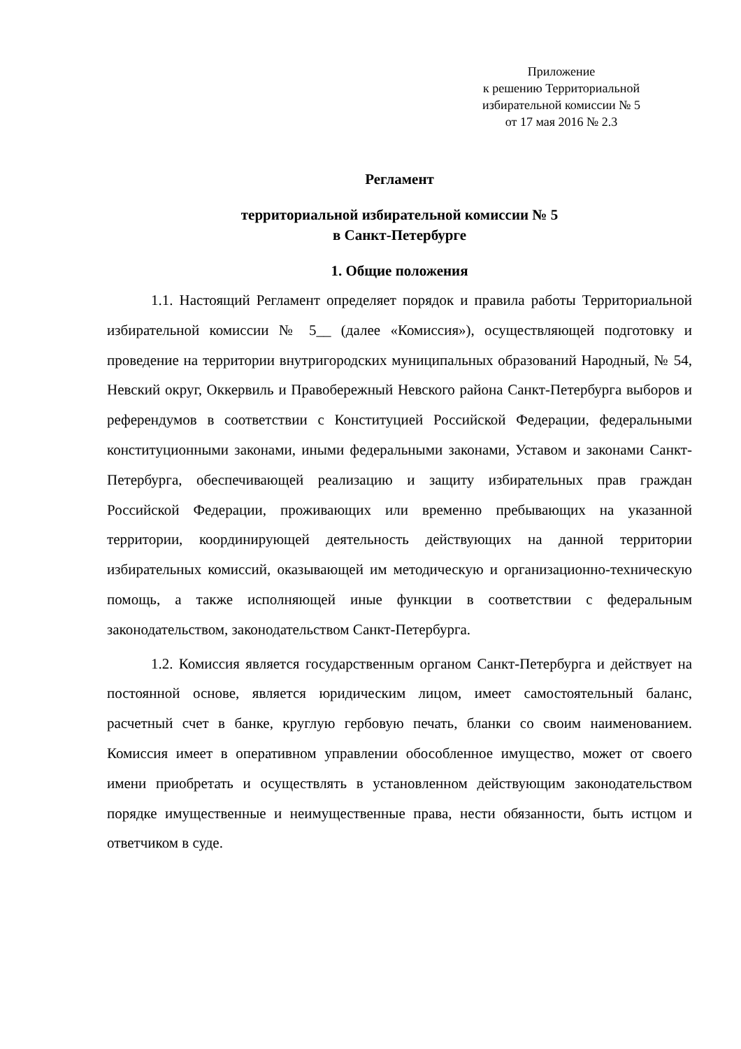Приложение
к решению Территориальной
избирательной комиссии № 5
от 17 мая 2016 № 2.3
Регламент
территориальной избирательной комиссии № 5
в Санкт-Петербурге
1. Общие положения
1.1. Настоящий Регламент определяет порядок и правила работы Территориальной избирательной комиссии № 5__ (далее «Комиссия»), осуществляющей подготовку и проведение на территории внутригородских муниципальных образований Народный, № 54, Невский округ, Оккервиль и Правобережный Невского района Санкт-Петербурга выборов и референдумов в соответствии с Конституцией Российской Федерации, федеральными конституционными законами, иными федеральными законами, Уставом и законами Санкт-Петербурга, обеспечивающей реализацию и защиту избирательных прав граждан Российской Федерации, проживающих или временно пребывающих на указанной территории, координирующей деятельность действующих на данной территории избирательных комиссий, оказывающей им методическую и организационно-техническую помощь, а также исполняющей иные функции в соответствии с федеральным законодательством, законодательством Санкт-Петербурга.
1.2. Комиссия является государственным органом Санкт-Петербурга и действует на постоянной основе, является юридическим лицом, имеет самостоятельный баланс, расчетный счет в банке, круглую гербовую печать, бланки со своим наименованием. Комиссия имеет в оперативном управлении обособленное имущество, может от своего имени приобретать и осуществлять в установленном действующим законодательством порядке имущественные и неимущественные права, нести обязанности, быть истцом и ответчиком в суде.